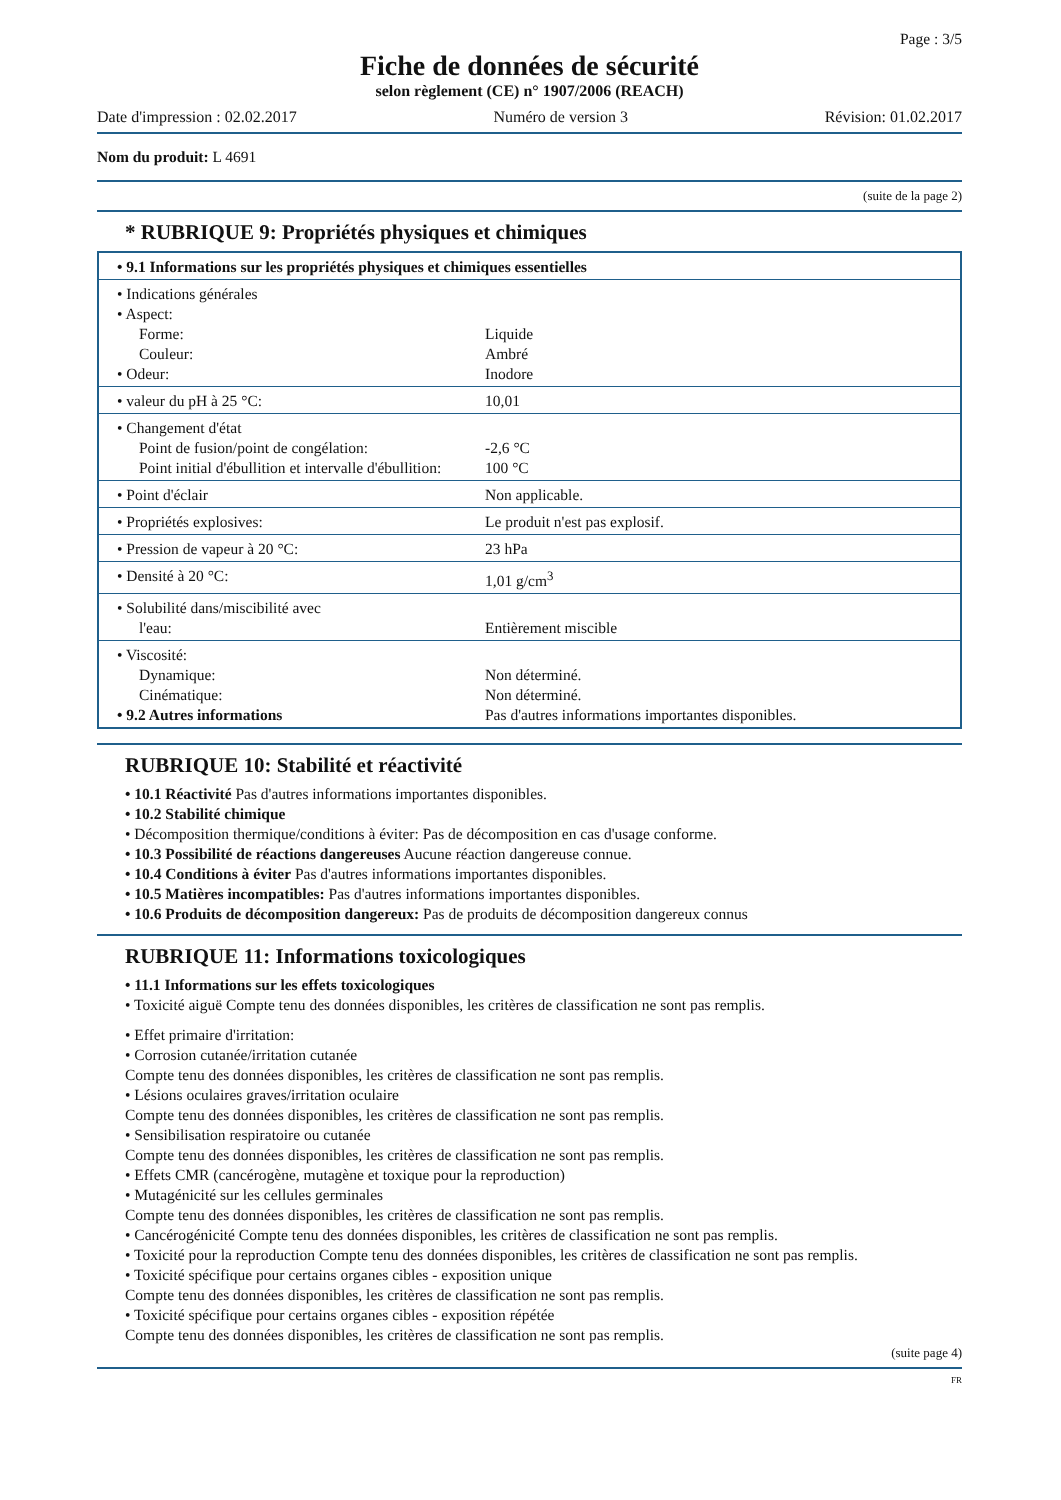Page : 3/5
Fiche de données de sécurité
selon règlement (CE) n° 1907/2006 (REACH)
Date d'impression : 02.02.2017 Numéro de version 3 Révision: 01.02.2017
Nom du produit: L 4691
(suite de la page 2)
* RUBRIQUE 9: Propriétés physiques et chimiques
| • 9.1 Informations sur les propriétés physiques et chimiques essentielles | |
| • Indications générales • Aspect: Forme: Couleur: • Odeur: | Liquide Ambré Inodore |
| • valeur du pH à 25 °C: | 10,01 |
| • Changement d'état Point de fusion/point de congélation: Point initial d'ébullition et intervalle d'ébullition: | -2,6 °C 100 °C |
| • Point d'éclair | Non applicable. |
| • Propriétés explosives: | Le produit n'est pas explosif. |
| • Pression de vapeur à 20 °C: | 23 hPa |
| • Densité à 20 °C: | 1,01 g/cm<sup>3</sup> |
| • Solubilité dans/miscibilité avec l'eau: | Entièrement miscible |
| • Viscosité: Dynamique: Cinématique: • 9.2 Autres informations | Non déterminé. Non déterminé. Pas d'autres informations importantes disponibles. |
RUBRIQUE 10: Stabilité et réactivité
• 10.1 Réactivité Pas d'autres informations importantes disponibles.
• 10.2 Stabilité chimique
• Décomposition thermique/conditions à éviter: Pas de décomposition en cas d'usage conforme.
• 10.3 Possibilité de réactions dangereuses Aucune réaction dangereuse connue.
• 10.4 Conditions à éviter Pas d'autres informations importantes disponibles.
• 10.5 Matières incompatibles: Pas d'autres informations importantes disponibles.
• 10.6 Produits de décomposition dangereux: Pas de produits de décomposition dangereux connus
RUBRIQUE 11: Informations toxicologiques
• 11.1 Informations sur les effets toxicologiques
• Toxicité aiguë Compte tenu des données disponibles, les critères de classification ne sont pas remplis.
• Effet primaire d'irritation:
• Corrosion cutanée/irritation cutanée
Compte tenu des données disponibles, les critères de classification ne sont pas remplis.
• Lésions oculaires graves/irritation oculaire
Compte tenu des données disponibles, les critères de classification ne sont pas remplis.
• Sensibilisation respiratoire ou cutanée
Compte tenu des données disponibles, les critères de classification ne sont pas remplis.
• Effets CMR (cancérogène, mutagène et toxique pour la reproduction)
• Mutagénicité sur les cellules germinales
Compte tenu des données disponibles, les critères de classification ne sont pas remplis.
• Cancérogénicité Compte tenu des données disponibles, les critères de classification ne sont pas remplis.
• Toxicité pour la reproduction Compte tenu des données disponibles, les critères de classification ne sont pas remplis.
• Toxicité spécifique pour certains organes cibles - exposition unique
Compte tenu des données disponibles, les critères de classification ne sont pas remplis.
• Toxicité spécifique pour certains organes cibles - exposition répétée
Compte tenu des données disponibles, les critères de classification ne sont pas remplis.
(suite page 4)
FR